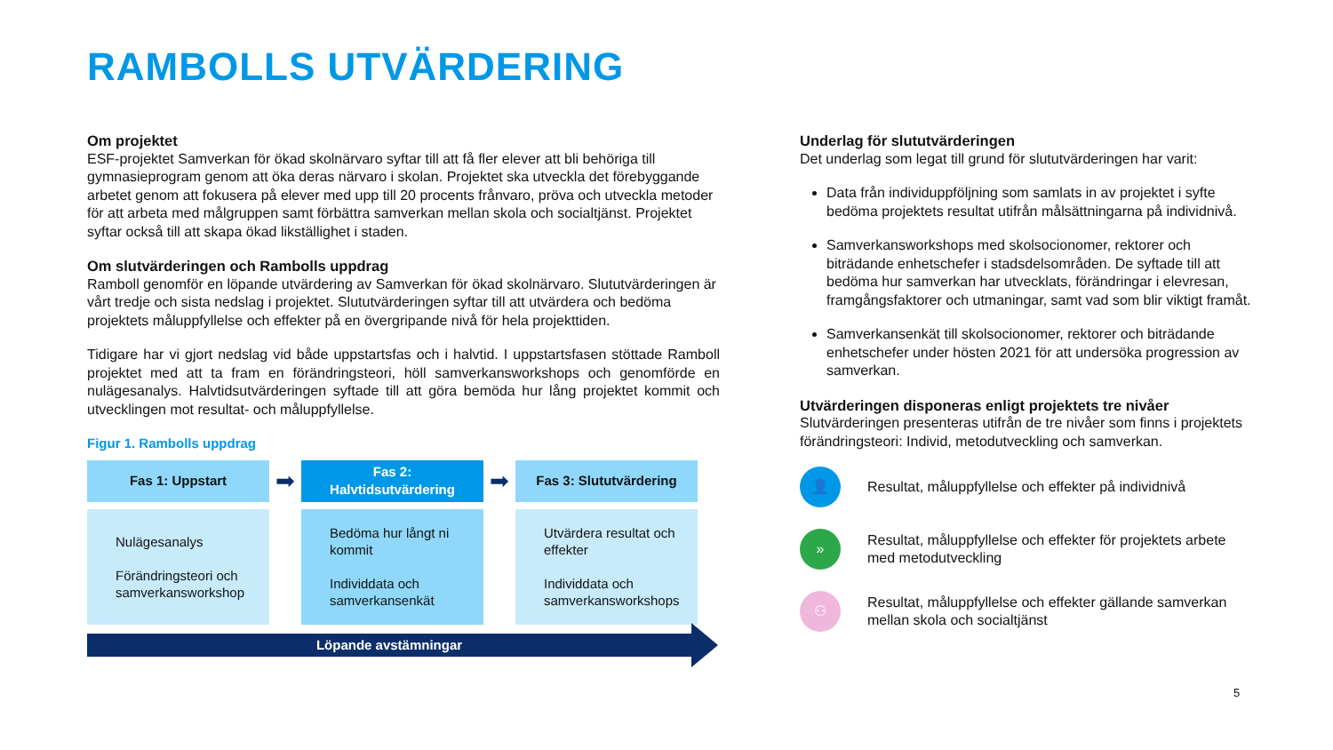RAMBOLLS UTVÄRDERING
Om projektet
ESF-projektet Samverkan för ökad skolnärvaro syftar till att få fler elever att bli behöriga till gymnasieprogram genom att öka deras närvaro i skolan. Projektet ska utveckla det förebyggande arbetet genom att fokusera på elever med upp till 20 procents frånvaro, pröva och utveckla metoder för att arbeta med målgruppen samt förbättra samverkan mellan skola och socialtjänst. Projektet syftar också till att skapa ökad likställighet i staden.
Om slutvärderingen och Rambolls uppdrag
Ramboll genomför en löpande utvärdering av Samverkan för ökad skolnärvaro. Slututvärderingen är vårt tredje och sista nedslag i projektet. Slututvärderingen syftar till att utvärdera och bedöma projektets måluppfyllelse och effekter på en övergripande nivå för hela projekttiden.
Tidigare har vi gjort nedslag vid både uppstartsfas och i halvtid. I uppstartsfasen stöttade Ramboll projektet med att ta fram en förändringsteori, höll samverkansworkshops och genomförde en nulägesanalys. Halvtidsutvärderingen syftade till att göra bemöda hur lång projektet kommit och utvecklingen mot resultat- och måluppfyllelse.
Figur 1. Rambolls uppdrag
Fas 1: Uppstart
➡
Fas 2:
Halvtidsutvärdering
➡
Fas 3: Slututvärdering
Nulägesanalys
Förändringsteori och samverkansworkshop
Bedöma hur långt ni kommit
Individdata och samverkansenkät
Utvärdera resultat och effekter
Individdata och samverkansworkshops
Löpande avstämningar
Underlag för slututvärderingen
Det underlag som legat till grund för slututvärderingen har varit:
Data från individuppföljning som samlats in av projektet i syfte bedöma projektets resultat utifrån målsättningarna på individnivå.
Samverkansworkshops med skolsocionomer, rektorer och biträdande enhetschefer i stadsdelsområden. De syftade till att bedöma hur samverkan har utvecklats, förändringar i elevresan, framgångsfaktorer och utmaningar, samt vad som blir viktigt framåt.
Samverkansenkät till skolsocionomer, rektorer och biträdande enhetschefer under hösten 2021 för att undersöka progression av samverkan.
Utvärderingen disponeras enligt projektets tre nivåer
Slutvärderingen presenteras utifrån de tre nivåer som finns i projektets förändringsteori: Individ, metodutveckling och samverkan.
👤
Resultat, måluppfyllelse och effekter på individnivå
»
Resultat, måluppfyllelse och effekter för projektets arbete med metodutveckling
⚇
Resultat, måluppfyllelse och effekter gällande samverkan mellan skola och socialtjänst
5